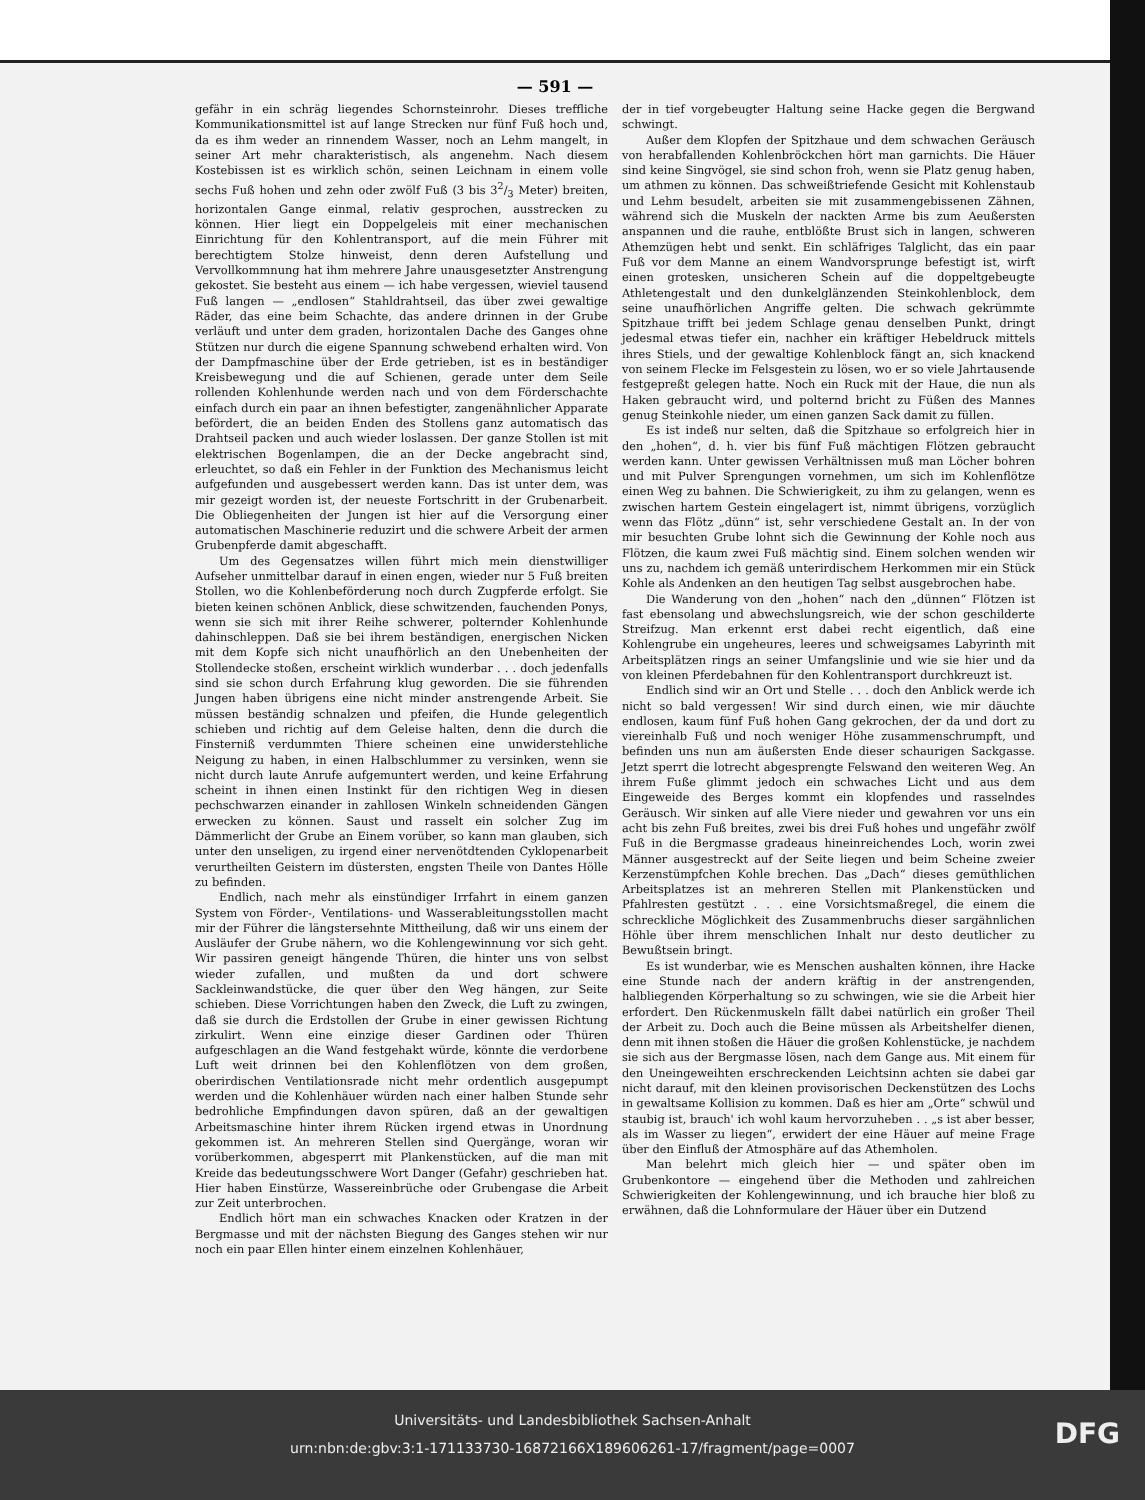— 591 —
gefähr in ein schräg liegendes Schornsteinrohr. Dieses treffliche Kommunikationsmittel ist auf lange Strecken nur fünf Fuß hoch und, da es ihm weder an rinnendem Wasser, noch an Lehm mangelt, in seiner Art mehr charakteristisch, als angenehm. Nach diesem Kostebissen ist es wirklich schön, seinen Leichnam in einem volle sechs Fuß hohen und zehn oder zwölf Fuß (3 bis 32/3 Meter) breiten, horizontalen Gange einmal, relativ gesprochen, ausstrecken zu können. Hier liegt ein Doppelgeleis mit einer mechanischen Einrichtung für den Kohlentransport, auf die mein Führer mit berechtigtem Stolze hinweist, denn deren Aufstellung und Vervollkommnung hat ihm mehrere Jahre unausgesetzter Anstrengung gekostet. Sie besteht aus einem — ich habe vergessen, wieviel tausend Fuß langen — „endlosen“ Stahldrahtseil, das über zwei gewaltige Räder, das eine beim Schachte, das andere drinnen in der Grube verläuft und unter dem graden, horizontalen Dache des Ganges ohne Stützen nur durch die eigene Spannung schwebend erhalten wird. Von der Dampfmaschine über der Erde getrieben, ist es in beständiger Kreisbewegung und die auf Schienen, gerade unter dem Seile rollenden Kohlenhunde werden nach und von dem Förderschachte einfach durch ein paar an ihnen befestigter, zangenähnlicher Apparate befördert, die an beiden Enden des Stollens ganz automatisch das Drahtseil packen und auch wieder loslassen. Der ganze Stollen ist mit elektrischen Bogenlampen, die an der Decke angebracht sind, erleuchtet, so daß ein Fehler in der Funktion des Mechanismus leicht aufgefunden und ausgebessert werden kann. Das ist unter dem, was mir gezeigt worden ist, der neueste Fortschritt in der Grubenarbeit. Die Obliegenheiten der Jungen ist hier auf die Versorgung einer automatischen Maschinerie reduzirt und die schwere Arbeit der armen Grubenpferde damit abgeschafft.
Um des Gegensatzes willen führt mich mein dienstwilliger Aufseher unmittelbar darauf in einen engen, wieder nur 5 Fuß breiten Stollen, wo die Kohlenbeförderung noch durch Zugpferde erfolgt. Sie bieten keinen schönen Anblick, diese schwitzenden, fauchenden Ponys, wenn sie sich mit ihrer Reihe schwerer, polternder Kohlenhunde dahinschleppen. Daß sie bei ihrem beständigen, energischen Nicken mit dem Kopfe sich nicht unaufhörlich an den Unebenheiten der Stollendecke stoßen, erscheint wirklich wunderbar . . . doch jedenfalls sind sie schon durch Erfahrung klug geworden. Die sie führenden Jungen haben übrigens eine nicht minder anstrengende Arbeit. Sie müssen beständig schnalzen und pfeifen, die Hunde gelegentlich schieben und richtig auf dem Geleise halten, denn die durch die Finsterniß verdummten Thiere scheinen eine unwiderstehliche Neigung zu haben, in einen Halbschlummer zu versinken, wenn sie nicht durch laute Anrufe aufgemuntert werden, und keine Erfahrung scheint in ihnen einen Instinkt für den richtigen Weg in diesen pechschwarzen einander in zahllosen Winkeln schneidenden Gängen erwecken zu können. Saust und rasselt ein solcher Zug im Dämmerlicht der Grube an Einem vorüber, so kann man glauben, sich unter den unseligen, zu irgend einer nervenötdtenden Cyklopenarbeit verurtheilten Geistern im düstersten, engsten Theile von Dantes Hölle zu befinden.
Endlich, nach mehr als einstündiger Irrfahrt in einem ganzen System von Förder-, Ventilations- und Wasserableitungsstollen macht mir der Führer die längstersehnte Mittheilung, daß wir uns einem der Ausläufer der Grube nähern, wo die Kohlengewinnung vor sich geht. Wir passiren geneigt hängende Thüren, die hinter uns von selbst wieder zufallen, und mußten da und dort schwere Sackleinwandstücke, die quer über den Weg hängen, zur Seite schieben. Diese Vorrichtungen haben den Zweck, die Luft zu zwingen, daß sie durch die Erdstollen der Grube in einer gewissen Richtung zirkulirt. Wenn eine einzige dieser Gardinen oder Thüren aufgeschlagen an die Wand festgehakt würde, könnte die verdorbene Luft weit drinnen bei den Kohlenflötzen von dem großen, oberirdischen Ventilationsrade nicht mehr ordentlich ausgepumpt werden und die Kohlenhäuer würden nach einer halben Stunde sehr bedrohliche Empfindungen davon spüren, daß an der gewaltigen Arbeitsmaschine hinter ihrem Rücken irgend etwas in Unordnung gekommen ist. An mehreren Stellen sind Quergänge, woran wir vorüberkommen, abgesperrt mit Plankenstücken, auf die man mit Kreide das bedeutungsschwere Wort Danger (Gefahr) geschrieben hat. Hier haben Einstürze, Wassereinbrüche oder Grubengase die Arbeit zur Zeit unterbrochen.
Endlich hört man ein schwaches Knacken oder Kratzen in der Bergmasse und mit der nächsten Biegung des Ganges stehen wir nur noch ein paar Ellen hinter einem einzelnen Kohlenhäuer,
der in tief vorgebeugter Haltung seine Hacke gegen die Bergwand schwingt.
Außer dem Klopfen der Spitzhaue und dem schwachen Geräusch von herabfallenden Kohlenbröckchen hört man garnichts. Die Häuer sind keine Singvögel, sie sind schon froh, wenn sie Platz genug haben, um athmen zu können. Das schweißtriefende Gesicht mit Kohlenstaub und Lehm besudelt, arbeiten sie mit zusammengebissenen Zähnen, während sich die Muskeln der nackten Arme bis zum Aeußersten anspannen und die rauhe, entblößte Brust sich in langen, schweren Athemzügen hebt und senkt. Ein schläfriges Talglicht, das ein paar Fuß vor dem Manne an einem Wandvorsprunge befestigt ist, wirft einen grotesken, unsicheren Schein auf die doppeltgebeugte Athletengestalt und den dunkelglänzenden Steinkohlenblock, dem seine unaufhörlichen Angriffe gelten. Die schwach gekrümmte Spitzhaue trifft bei jedem Schlage genau denselben Punkt, dringt jedesmal etwas tiefer ein, nachher ein kräftiger Hebeldruck mittels ihres Stiels, und der gewaltige Kohlenblock fängt an, sich knackend von seinem Flecke im Felsgestein zu lösen, wo er so viele Jahrtausende festgepreßt gelegen hatte. Noch ein Ruck mit der Haue, die nun als Haken gebraucht wird, und polternd bricht zu Füßen des Mannes genug Steinkohle nieder, um einen ganzen Sack damit zu füllen.
Es ist indeß nur selten, daß die Spitzhaue so erfolgreich hier in den „hohen“, d. h. vier bis fünf Fuß mächtigen Flötzen gebraucht werden kann. Unter gewissen Verhältnissen muß man Löcher bohren und mit Pulver Sprengungen vornehmen, um sich im Kohlenflötze einen Weg zu bahnen. Die Schwierigkeit, zu ihm zu gelangen, wenn es zwischen hartem Gestein eingelagert ist, nimmt übrigens, vorzüglich wenn das Flötz „dünn“ ist, sehr verschiedene Gestalt an. In der von mir besuchten Grube lohnt sich die Gewinnung der Kohle noch aus Flötzen, die kaum zwei Fuß mächtig sind. Einem solchen wenden wir uns zu, nachdem ich gemäß unterirdischem Herkommen mir ein Stück Kohle als Andenken an den heutigen Tag selbst ausgebrochen habe.
Die Wanderung von den „hohen“ nach den „dünnen“ Flötzen ist fast ebensolang und abwechslungsreich, wie der schon geschilderte Streifzug. Man erkennt erst dabei recht eigentlich, daß eine Kohlengrube ein ungeheures, leeres und schweigsames Labyrinth mit Arbeitsplätzen rings an seiner Umfangslinie und wie sie hier und da von kleinen Pferdebahnen für den Kohlentransport durchkreuzt ist.
Endlich sind wir an Ort und Stelle . . . doch den Anblick werde ich nicht so bald vergessen! Wir sind durch einen, wie mir däuchte endlosen, kaum fünf Fuß hohen Gang gekrochen, der da und dort zu viereinhalb Fuß und noch weniger Höhe zusammenschrumpft, und befinden uns nun am äußersten Ende dieser schaurigen Sackgasse. Jetzt sperrt die lotrecht abgesprengte Felswand den weiteren Weg. An ihrem Fuße glimmt jedoch ein schwaches Licht und aus dem Eingeweide des Berges kommt ein klopfendes und rasselndes Geräusch. Wir sinken auf alle Viere nieder und gewahren vor uns ein acht bis zehn Fuß breites, zwei bis drei Fuß hohes und ungefähr zwölf Fuß in die Bergmasse gradeaus hineinreichendes Loch, worin zwei Männer ausgestreckt auf der Seite liegen und beim Scheine zweier Kerzenstümpfchen Kohle brechen. Das „Dach“ dieses gemüthlichen Arbeitsplatzes ist an mehreren Stellen mit Plankenstücken und Pfahlresten gestützt . . . eine Vorsichtsmaßregel, die einem die schreckliche Möglichkeit des Zusammenbruchs dieser sargähnlichen Höhle über ihrem menschlichen Inhalt nur desto deutlicher zu Bewußtsein bringt.
Es ist wunderbar, wie es Menschen aushalten können, ihre Hacke eine Stunde nach der andern kräftig in der anstrengenden, halbliegenden Körperhaltung so zu schwingen, wie sie die Arbeit hier erfordert. Den Rückenmuskeln fällt dabei natürlich ein großer Theil der Arbeit zu. Doch auch die Beine müssen als Arbeitshelfer dienen, denn mit ihnen stoßen die Häuer die großen Kohlenstücke, je nachdem sie sich aus der Bergmasse lösen, nach dem Gange aus. Mit einem für den Uneingeweihten erschreckenden Leichtsinn achten sie dabei gar nicht darauf, mit den kleinen provisorischen Deckenstützen des Lochs in gewaltsame Kollision zu kommen. Daß es hier am „Orte“ schwül und staubig ist, brauch' ich wohl kaum hervorzuheben . . „s ist aber besser, als im Wasser zu liegen“, erwidert der eine Häuer auf meine Frage über den Einfluß der Atmosphäre auf das Athemholen.
Man belehrt mich gleich hier — und später oben im Grubenkontore — eingehend über die Methoden und zahlreichen Schwierigkeiten der Kohlengewinnung, und ich brauche hier bloß zu erwähnen, daß die Lohnformulare der Häuer über ein Dutzend
Universitäts- und Landesbibliothek Sachsen-Anhalt
urn:nbn:de:gbv:3:1-171133730-16872166X189606261-17/fragment/page=0007
DFG